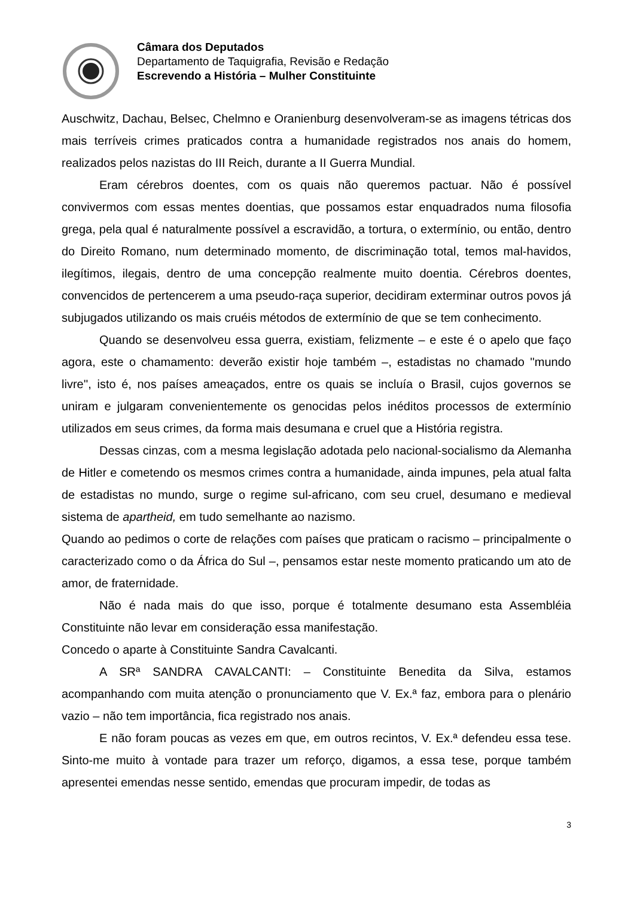Câmara dos Deputados
Departamento de Taquigrafia, Revisão e Redação
Escrevendo a História – Mulher Constituinte
Auschwitz, Dachau, Belsec, Chelmno e Oranienburg desenvolveram-se as imagens tétricas dos mais terríveis crimes praticados contra a humanidade registrados nos anais do homem, realizados pelos nazistas do III Reich, durante a II Guerra Mundial.
Eram cérebros doentes, com os quais não queremos pactuar. Não é possível convivermos com essas mentes doentias, que possamos estar enquadrados numa filosofia grega, pela qual é naturalmente possível a escravidão, a tortura, o extermínio, ou então, dentro do Direito Romano, num determinado momento, de discriminação total, temos mal-havidos, ilegítimos, ilegais, dentro de uma concepção realmente muito doentia. Cérebros doentes, convencidos de pertencerem a uma pseudo-raça superior, decidiram exterminar outros povos já subjugados utilizando os mais cruéis métodos de extermínio de que se tem conhecimento.
Quando se desenvolveu essa guerra, existiam, felizmente – e este é o apelo que faço agora, este o chamamento: deverão existir hoje também –, estadistas no chamado ''mundo livre'', isto é, nos países ameaçados, entre os quais se incluía o Brasil, cujos governos se uniram e julgaram convenientemente os genocidas pelos inéditos processos de extermínio utilizados em seus crimes, da forma mais desumana e cruel que a História registra.
Dessas cinzas, com a mesma legislação adotada pelo nacional-socialismo da Alemanha de Hitler e cometendo os mesmos crimes contra a humanidade, ainda impunes, pela atual falta de estadistas no mundo, surge o regime sul-africano, com seu cruel, desumano e medieval sistema de apartheid, em tudo semelhante ao nazismo.
Quando ao pedimos o corte de relações com países que praticam o racismo – principalmente o caracterizado como o da África do Sul –, pensamos estar neste momento praticando um ato de amor, de fraternidade.
Não é nada mais do que isso, porque é totalmente desumano esta Assembléia Constituinte não levar em consideração essa manifestação.
Concedo o aparte à Constituinte Sandra Cavalcanti.
A SRª SANDRA CAVALCANTI: – Constituinte Benedita da Silva, estamos acompanhando com muita atenção o pronunciamento que V. Ex.ª faz, embora para o plenário vazio – não tem importância, fica registrado nos anais.
E não foram poucas as vezes em que, em outros recintos, V. Ex.ª defendeu essa tese. Sinto-me muito à vontade para trazer um reforço, digamos, a essa tese, porque também apresentei emendas nesse sentido, emendas que procuram impedir, de todas as
3